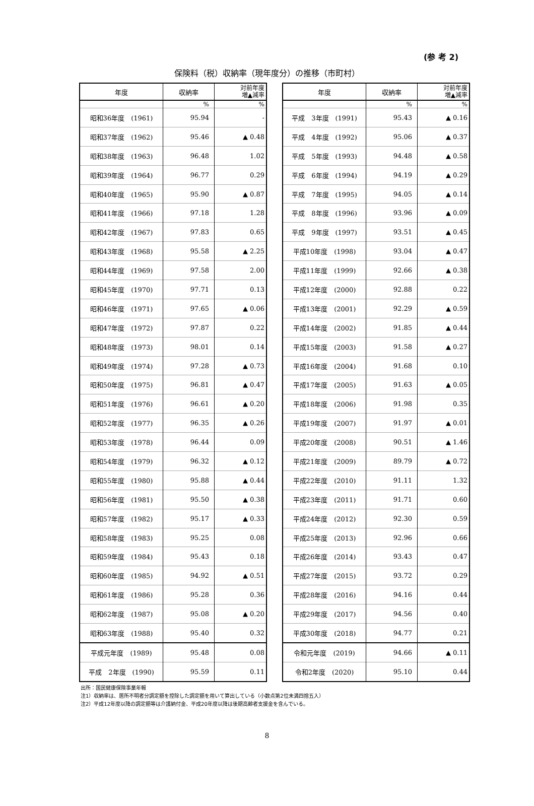(参 考 2)
保険料（税）収納率（現年度分）の推移（市町村）
| 年度 | 収納率 | 対前年度 増▲減率 |
| --- | --- | --- |
| | % | % |
| 昭和36年度 (1961) | 95.94 | - |
| 昭和37年度 (1962) | 95.46 | ▲ 0.48 |
| 昭和38年度 (1963) | 96.48 | 1.02 |
| 昭和39年度 (1964) | 96.77 | 0.29 |
| 昭和40年度 (1965) | 95.90 | ▲ 0.87 |
| 昭和41年度 (1966) | 97.18 | 1.28 |
| 昭和42年度 (1967) | 97.83 | 0.65 |
| 昭和43年度 (1968) | 95.58 | ▲ 2.25 |
| 昭和44年度 (1969) | 97.58 | 2.00 |
| 昭和45年度 (1970) | 97.71 | 0.13 |
| 昭和46年度 (1971) | 97.65 | ▲ 0.06 |
| 昭和47年度 (1972) | 97.87 | 0.22 |
| 昭和48年度 (1973) | 98.01 | 0.14 |
| 昭和49年度 (1974) | 97.28 | ▲ 0.73 |
| 昭和50年度 (1975) | 96.81 | ▲ 0.47 |
| 昭和51年度 (1976) | 96.61 | ▲ 0.20 |
| 昭和52年度 (1977) | 96.35 | ▲ 0.26 |
| 昭和53年度 (1978) | 96.44 | 0.09 |
| 昭和54年度 (1979) | 96.32 | ▲ 0.12 |
| 昭和55年度 (1980) | 95.88 | ▲ 0.44 |
| 昭和56年度 (1981) | 95.50 | ▲ 0.38 |
| 昭和57年度 (1982) | 95.17 | ▲ 0.33 |
| 昭和58年度 (1983) | 95.25 | 0.08 |
| 昭和59年度 (1984) | 95.43 | 0.18 |
| 昭和60年度 (1985) | 94.92 | ▲ 0.51 |
| 昭和61年度 (1986) | 95.28 | 0.36 |
| 昭和62年度 (1987) | 95.08 | ▲ 0.20 |
| 昭和63年度 (1988) | 95.40 | 0.32 |
| 平成元年度 (1989) | 95.48 | 0.08 |
| 平成 2年度 (1990) | 95.59 | 0.11 |
| 年度 | 収納率 | 対前年度 増▲減率 |
| --- | --- | --- |
| | % | % |
| 平成 3年度 (1991) | 95.43 | ▲ 0.16 |
| 平成 4年度 (1992) | 95.06 | ▲ 0.37 |
| 平成 5年度 (1993) | 94.48 | ▲ 0.58 |
| 平成 6年度 (1994) | 94.19 | ▲ 0.29 |
| 平成 7年度 (1995) | 94.05 | ▲ 0.14 |
| 平成 8年度 (1996) | 93.96 | ▲ 0.09 |
| 平成 9年度 (1997) | 93.51 | ▲ 0.45 |
| 平成10年度 (1998) | 93.04 | ▲ 0.47 |
| 平成11年度 (1999) | 92.66 | ▲ 0.38 |
| 平成12年度 (2000) | 92.88 | 0.22 |
| 平成13年度 (2001) | 92.29 | ▲ 0.59 |
| 平成14年度 (2002) | 91.85 | ▲ 0.44 |
| 平成15年度 (2003) | 91.58 | ▲ 0.27 |
| 平成16年度 (2004) | 91.68 | 0.10 |
| 平成17年度 (2005) | 91.63 | ▲ 0.05 |
| 平成18年度 (2006) | 91.98 | 0.35 |
| 平成19年度 (2007) | 91.97 | ▲ 0.01 |
| 平成20年度 (2008) | 90.51 | ▲ 1.46 |
| 平成21年度 (2009) | 89.79 | ▲ 0.72 |
| 平成22年度 (2010) | 91.11 | 1.32 |
| 平成23年度 (2011) | 91.71 | 0.60 |
| 平成24年度 (2012) | 92.30 | 0.59 |
| 平成25年度 (2013) | 92.96 | 0.66 |
| 平成26年度 (2014) | 93.43 | 0.47 |
| 平成27年度 (2015) | 93.72 | 0.29 |
| 平成28年度 (2016) | 94.16 | 0.44 |
| 平成29年度 (2017) | 94.56 | 0.40 |
| 平成30年度 (2018) | 94.77 | 0.21 |
| 令和元年度 (2019) | 94.66 | ▲ 0.11 |
| 令和2年度 (2020) | 95.10 | 0.44 |
出所：国民健康保険事業年報
注1）収納率は、居所不明者分調定額を控除した調定額を用いて算出している（小数点第2位未満四捨五入）
注2）平成12年度以降の調定額等は介護納付金、平成20年度以降は後期高齢者支援金を含んでいる。
8